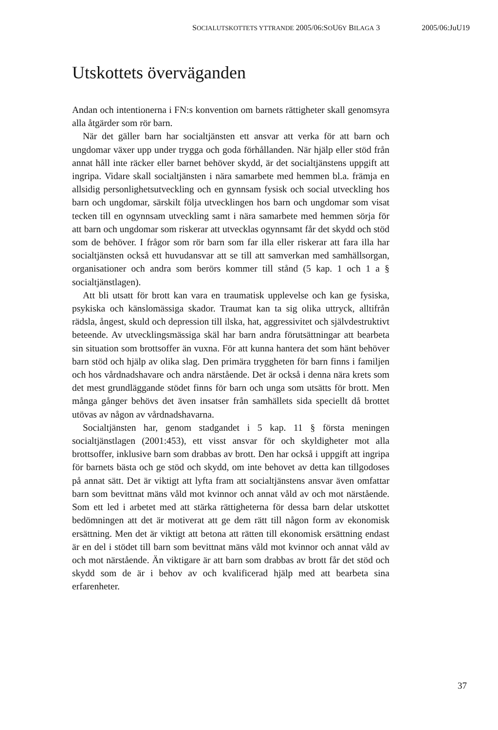SOCIALUTSKOTTETS YTTRANDE 2005/06:SOU6Y BILAGA 3 2005/06:JuU19
Utskottets överväganden
Andan och intentionerna i FN:s konvention om barnets rättigheter skall genomsyra alla åtgärder som rör barn.
När det gäller barn har socialtjänsten ett ansvar att verka för att barn och ungdomar växer upp under trygga och goda förhållanden. När hjälp eller stöd från annat håll inte räcker eller barnet behöver skydd, är det socialtjänstens uppgift att ingripa. Vidare skall socialtjänsten i nära samarbete med hemmen bl.a. främja en allsidig personlighetsutveckling och en gynnsam fysisk och social utveckling hos barn och ungdomar, särskilt följa utvecklingen hos barn och ungdomar som visat tecken till en ogynnsam utveckling samt i nära samarbete med hemmen sörja för att barn och ungdomar som riskerar att utvecklas ogynnsamt får det skydd och stöd som de behöver. I frågor som rör barn som far illa eller riskerar att fara illa har socialtjänsten också ett huvudansvar att se till att samverkan med samhällsorgan, organisationer och andra som berörs kommer till stånd (5 kap. 1 och 1 a § socialtjänstlagen).
Att bli utsatt för brott kan vara en traumatisk upplevelse och kan ge fysiska, psykiska och känslomässiga skador. Traumat kan ta sig olika uttryck, alltifrån rädsla, ångest, skuld och depression till ilska, hat, aggressivitet och självdestruktivt beteende. Av utvecklingsmässiga skäl har barn andra förutsättningar att bearbeta sin situation som brottsoffer än vuxna. För att kunna hantera det som hänt behöver barn stöd och hjälp av olika slag. Den primära tryggheten för barn finns i familjen och hos vårdnadshavare och andra närstående. Det är också i denna nära krets som det mest grundläggande stödet finns för barn och unga som utsätts för brott. Men många gånger behövs det även insatser från samhällets sida speciellt då brottet utövas av någon av vårdnadshavarna.
Socialtjänsten har, genom stadgandet i 5 kap. 11 § första meningen socialtjänstlagen (2001:453), ett visst ansvar för och skyldigheter mot alla brottsoffer, inklusive barn som drabbas av brott. Den har också i uppgift att ingripa för barnets bästa och ge stöd och skydd, om inte behovet av detta kan tillgodoses på annat sätt. Det är viktigt att lyfta fram att socialtjänstens ansvar även omfattar barn som bevittnat mäns våld mot kvinnor och annat våld av och mot närstående. Som ett led i arbetet med att stärka rättigheterna för dessa barn delar utskottet bedömningen att det är motiverat att ge dem rätt till någon form av ekonomisk ersättning. Men det är viktigt att betona att rätten till ekonomisk ersättning endast är en del i stödet till barn som bevittnat mäns våld mot kvinnor och annat våld av och mot närstående. Än viktigare är att barn som drabbas av brott får det stöd och skydd som de är i behov av och kvalificerad hjälp med att bearbeta sina erfarenheter.
37